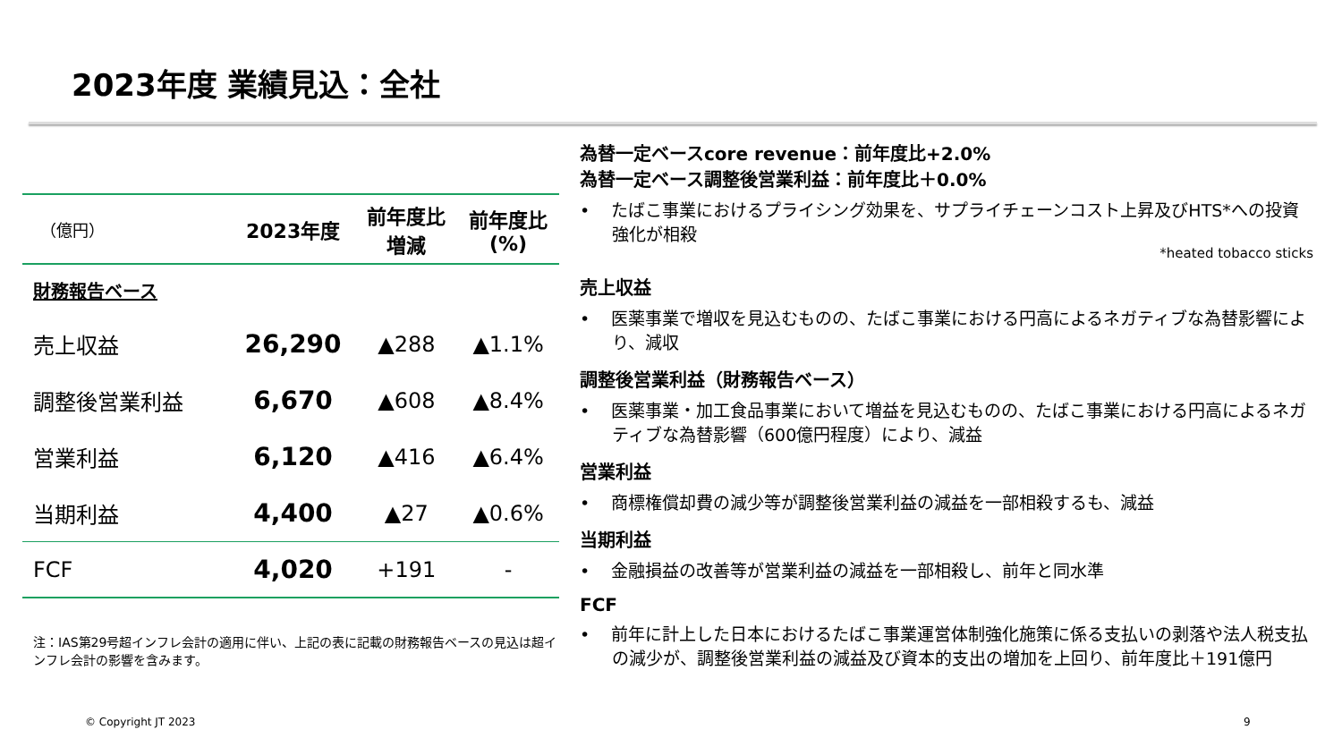2023年度 業績見込：全社
| （億円） | 2023年度 | 前年度比 増減 | 前年度比 (%) |
| --- | --- | --- | --- |
| 財務報告ベース | | | |
| 売上収益 | 26,290 | ▲288 | ▲1.1% |
| 調整後営業利益 | 6,670 | ▲608 | ▲8.4% |
| 営業利益 | 6,120 | ▲416 | ▲6.4% |
| 当期利益 | 4,400 | ▲27 | ▲0.6% |
| FCF | 4,020 | +191 | - |
注：IAS第29号超インフレ会計の適用に伴い、上記の表に記載の財務報告ベースの見込は超インフレ会計の影響を含みます。
為替一定ベースcore revenue：前年度比+2.0%
為替一定ベース調整後営業利益：前年度比＋0.0%
• たばこ事業におけるプライシング効果を、サプライチェーンコスト上昇及びHTS*への投資強化が相殺
*heated tobacco sticks
売上収益
• 医薬事業で増収を見込むものの、たばこ事業における円高によるネガティブな為替影響により、減収
調整後営業利益（財務報告ベース）
• 医薬事業・加工食品事業において増益を見込むものの、たばこ事業における円高によるネガティブな為替影響（600億円程度）により、減益
営業利益
• 商標権償却費の減少等が調整後営業利益の減益を一部相殺するも、減益
当期利益
• 金融損益の改善等が営業利益の減益を一部相殺し、前年と同水準
FCF
• 前年に計上した日本におけるたばこ事業運営体制強化施策に係る支払いの剥落や法人税支払の減少が、調整後営業利益の減益及び資本的支出の増加を上回り、前年度比＋191億円
© Copyright JT 2023 9